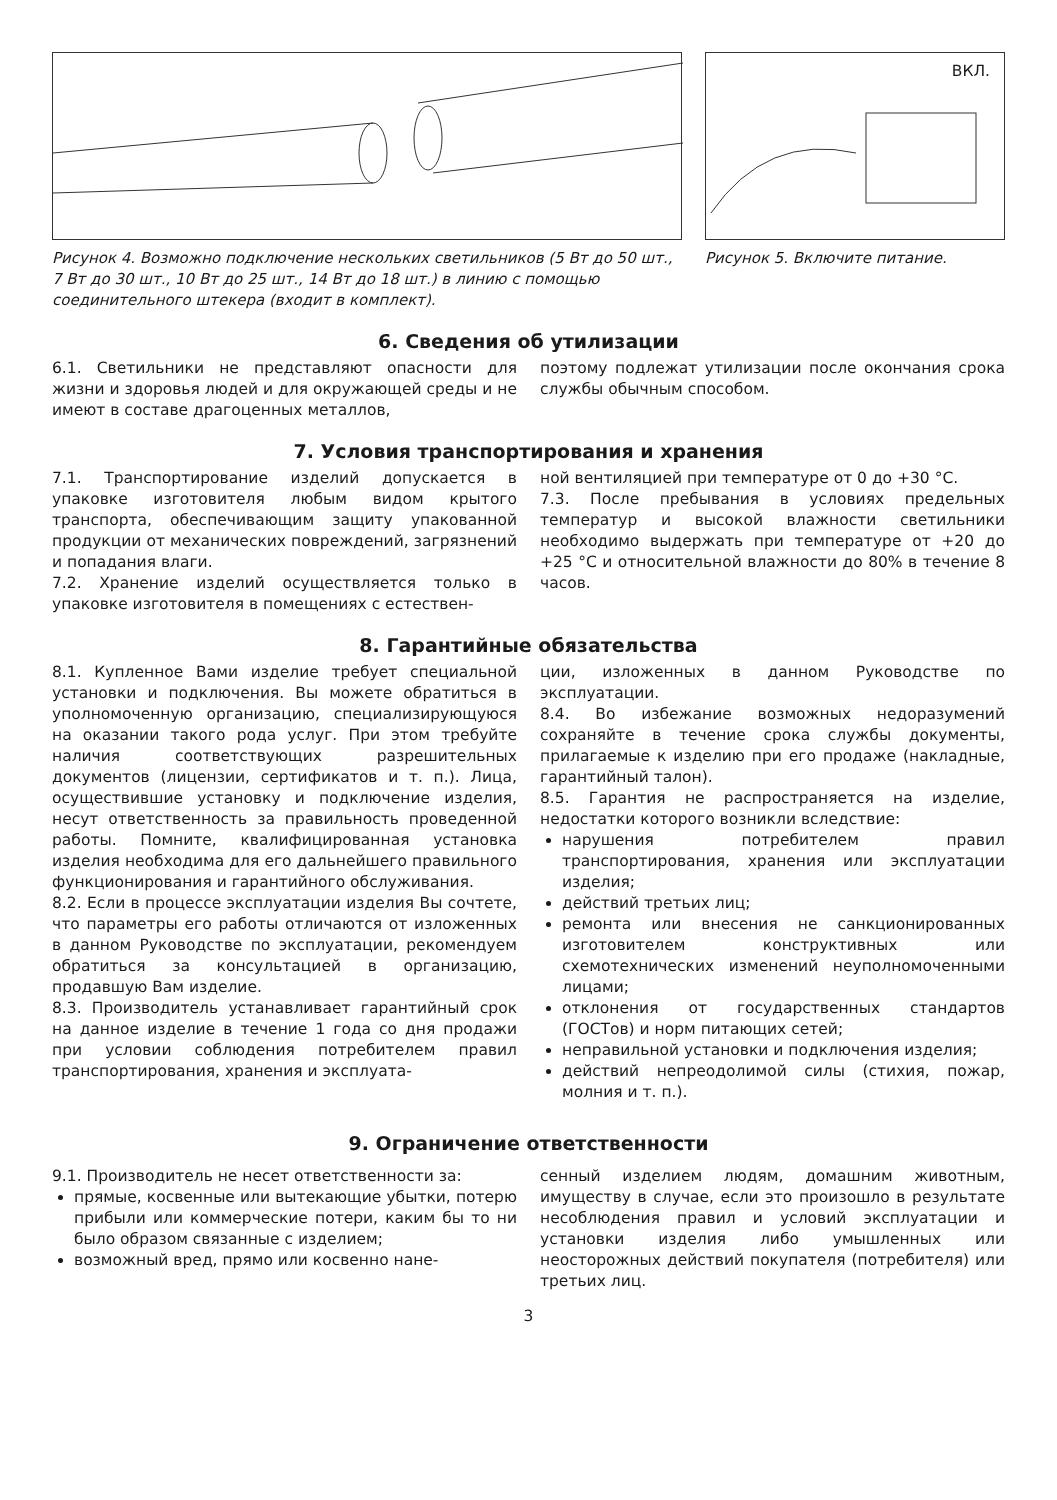Рисунок 4. Возможно подключение нескольких светильников (5 Вт до 50 шт., 7 Вт до 30 шт., 10 Вт до 25 шт., 14 Вт до 18 шт.) в линию с помощью соединительного штекера (входит в комплект).
ВКЛ.
Рисунок 5. Включите питание.
6. Сведения об утилизации
6.1. Светильники не представляют опасности для жизни и здоровья людей и для окружающей среды и не имеют в составе драгоценных металлов,
поэтому подлежат утилизации после окончания срока службы обычным способом.
7. Условия транспортирования и хранения
7.1. Транспортирование изделий допускается в упаковке изготовителя любым видом крытого транспорта, обеспечивающим защиту упакованной продукции от механических повреждений, загрязнений и попадания влаги.
7.2. Хранение изделий осуществляется только в упаковке изготовителя в помещениях с естествен-
ной вентиляцией при температуре от 0 до +30 °C.
7.3. После пребывания в условиях предельных температур и высокой влажности светильники необходимо выдержать при температуре от +20 до +25 °C и относительной влажности до 80% в течение 8 часов.
8. Гарантийные обязательства
8.1. Купленное Вами изделие требует специальной установки и подключения. Вы можете обратиться в уполномоченную организацию, специализирующуюся на оказании такого рода услуг. При этом требуйте наличия соответствующих разрешительных документов (лицензии, сертификатов и т. п.). Лица, осуществившие установку и подключение изделия, несут ответственность за правильность проведенной работы. Помните, квалифицированная установка изделия необходима для его дальнейшего правильного функционирования и гарантийного обслуживания.
8.2. Если в процессе эксплуатации изделия Вы сочтете, что параметры его работы отличаются от изложенных в данном Руководстве по эксплуатации, рекомендуем обратиться за консультацией в организацию, продавшую Вам изделие.
8.3. Производитель устанавливает гарантийный срок на данное изделие в течение 1 года со дня продажи при условии соблюдения потребителем правил транспортирования, хранения и эксплуата-
ции, изложенных в данном Руководстве по эксплуатации.
8.4. Во избежание возможных недоразумений сохраняйте в течение срока службы документы, прилагаемые к изделию при его продаже (накладные, гарантийный талон).
8.5. Гарантия не распространяется на изделие, недостатки которого возникли вследствие:
нарушения потребителем правил транспортирования, хранения или эксплуатации изделия;
действий третьих лиц;
ремонта или внесения не санкционированных изготовителем конструктивных или схемотехнических изменений неуполномоченными лицами;
отклонения от государственных стандартов (ГОСТов) и норм питающих сетей;
неправильной установки и подключения изделия;
действий непреодолимой силы (стихия, пожар, молния и т. п.).
9. Ограничение ответственности
9.1. Производитель не несет ответственности за:
прямые, косвенные или вытекающие убытки, потерю прибыли или коммерческие потери, каким бы то ни было образом связанные с изделием;
возможный вред, прямо или косвенно нане-
сенный изделием людям, домашним животным, имуществу в случае, если это произошло в результате несоблюдения правил и условий эксплуатации и установки изделия либо умышленных или неосторожных действий покупателя (потребителя) или третьих лиц.
3